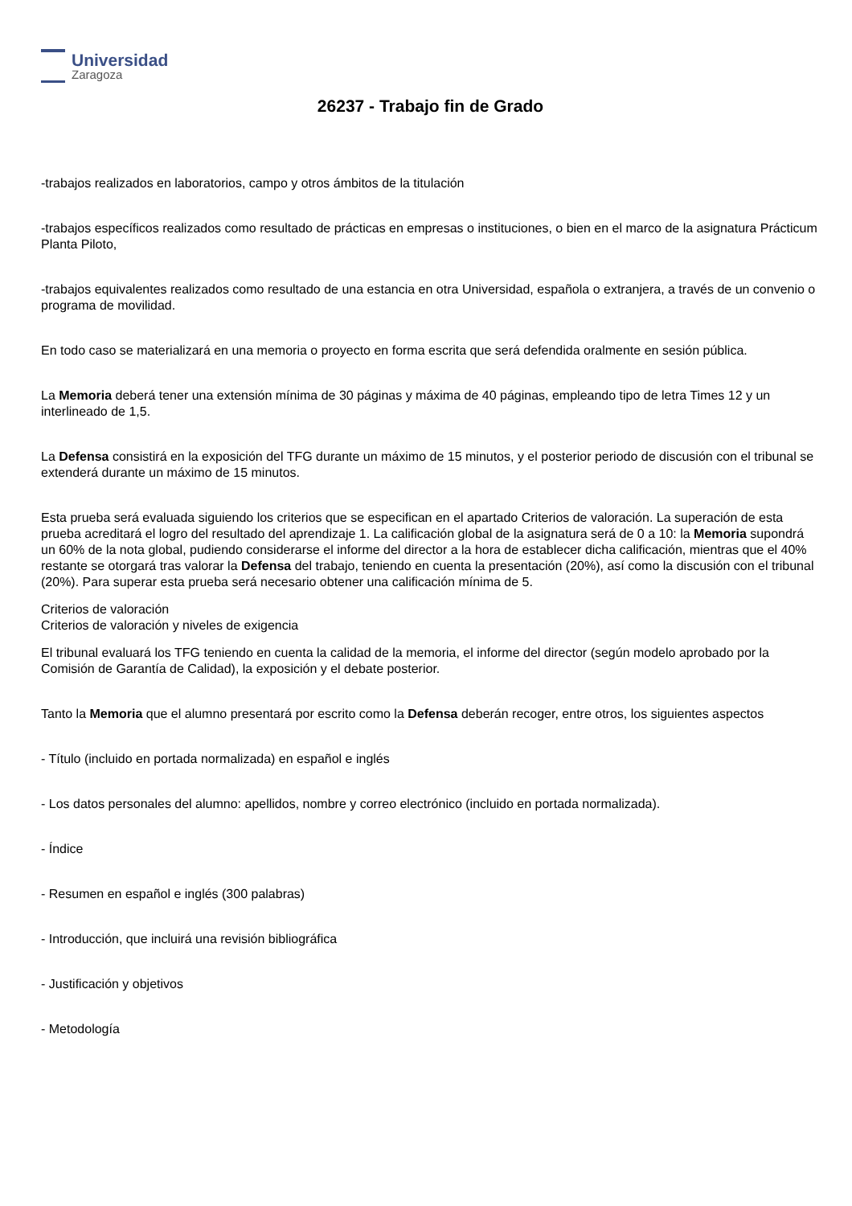Universidad
Zaragoza
26237 - Trabajo fin de Grado
-trabajos realizados en laboratorios, campo y otros ámbitos de la titulación
-trabajos específicos realizados como resultado de prácticas en empresas o instituciones, o bien en el marco de la asignatura Prácticum Planta Piloto,
-trabajos equivalentes realizados como resultado de una estancia en otra Universidad, española o extranjera, a través de un convenio o programa de movilidad.
En todo caso se materializará en una memoria o proyecto en forma escrita que será defendida oralmente en sesión pública.
La Memoria deberá tener una extensión mínima de 30 páginas y máxima de 40 páginas, empleando tipo de letra Times 12 y un interlineado de 1,5.
La Defensa consistirá en la exposición del TFG durante un máximo de 15 minutos, y el posterior periodo de discusión con el tribunal se extenderá durante un máximo de 15 minutos.
Esta prueba será evaluada siguiendo los criterios que se especifican en el apartado Criterios de valoración. La superación de esta prueba acreditará el logro del resultado del aprendizaje 1. La calificación global de la asignatura será de 0 a 10: la Memoria supondrá un 60% de la nota global, pudiendo considerarse el informe del director a la hora de establecer dicha calificación, mientras que el 40% restante se otorgará tras valorar la Defensa del trabajo, teniendo en cuenta la presentación (20%), así como la discusión con el tribunal (20%). Para superar esta prueba será necesario obtener una calificación mínima de 5.
Criterios de valoración
Criterios de valoración y niveles de exigencia
El tribunal evaluará los TFG teniendo en cuenta la calidad de la memoria, el informe del director (según modelo aprobado por la Comisión de Garantía de Calidad), la exposición y el debate posterior.
Tanto la Memoria que el alumno presentará por escrito como la Defensa deberán recoger, entre otros, los siguientes aspectos
- Título (incluido en portada normalizada) en español e inglés
- Los datos personales del alumno: apellidos, nombre y correo electrónico (incluido en portada normalizada).
- Índice
- Resumen en español e inglés (300 palabras)
- Introducción, que incluirá una revisión bibliográfica
- Justificación y objetivos
- Metodología